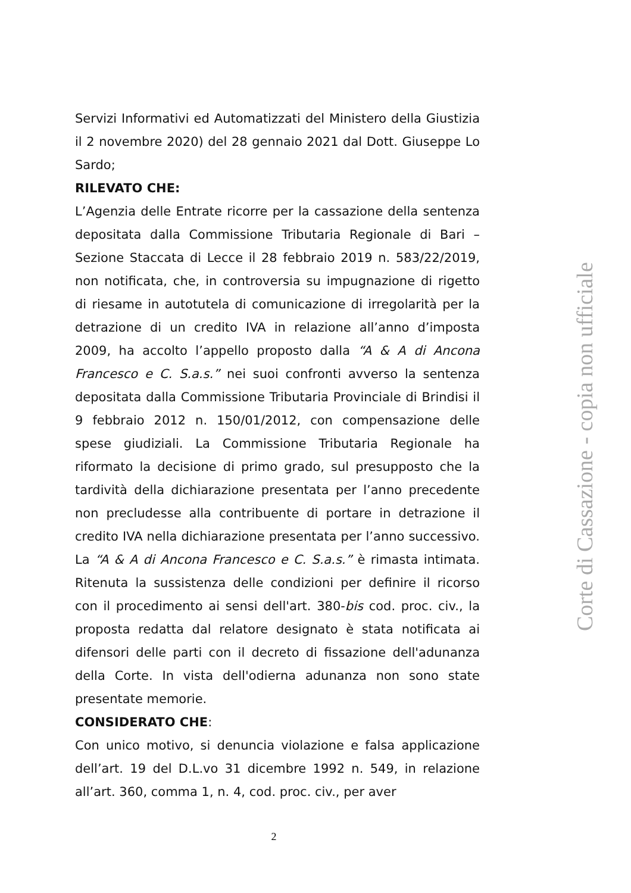Servizi Informativi ed Automatizzati del Ministero della Giustizia il 2 novembre 2020) del 28 gennaio 2021 dal Dott. Giuseppe Lo Sardo;
RILEVATO CHE:
L’Agenzia delle Entrate ricorre per la cassazione della sentenza depositata dalla Commissione Tributaria Regionale di Bari – Sezione Staccata di Lecce il 28 febbraio 2019 n. 583/22/2019, non notificata, che, in controversia su impugnazione di rigetto di riesame in autotutela di comunicazione di irregolarità per la detrazione di un credito IVA in relazione all’anno d’imposta 2009, ha accolto l’appello proposto dalla “A & A di Ancona Francesco e C. S.a.s.” nei suoi confronti avverso la sentenza depositata dalla Commissione Tributaria Provinciale di Brindisi il 9 febbraio 2012 n. 150/01/2012, con compensazione delle spese giudiziali. La Commissione Tributaria Regionale ha riformato la decisione di primo grado, sul presupposto che la tardività della dichiarazione presentata per l’anno precedente non precludesse alla contribuente di portare in detrazione il credito IVA nella dichiarazione presentata per l’anno successivo. La “A & A di Ancona Francesco e C. S.a.s.” è rimasta intimata. Ritenuta la sussistenza delle condizioni per definire il ricorso con il procedimento ai sensi dell'art. 380-bis cod. proc. civ., la proposta redatta dal relatore designato è stata notificata ai difensori delle parti con il decreto di fissazione dell'adunanza della Corte. In vista dell'odierna adunanza non sono state presentate memorie.
CONSIDERATO CHE:
Con unico motivo, si denuncia violazione e falsa applicazione dell’art. 19 del D.L.vo 31 dicembre 1992 n. 549, in relazione all’art. 360, comma 1, n. 4, cod. proc. civ., per aver
Corte di Cassazione - copia non ufficiale
2